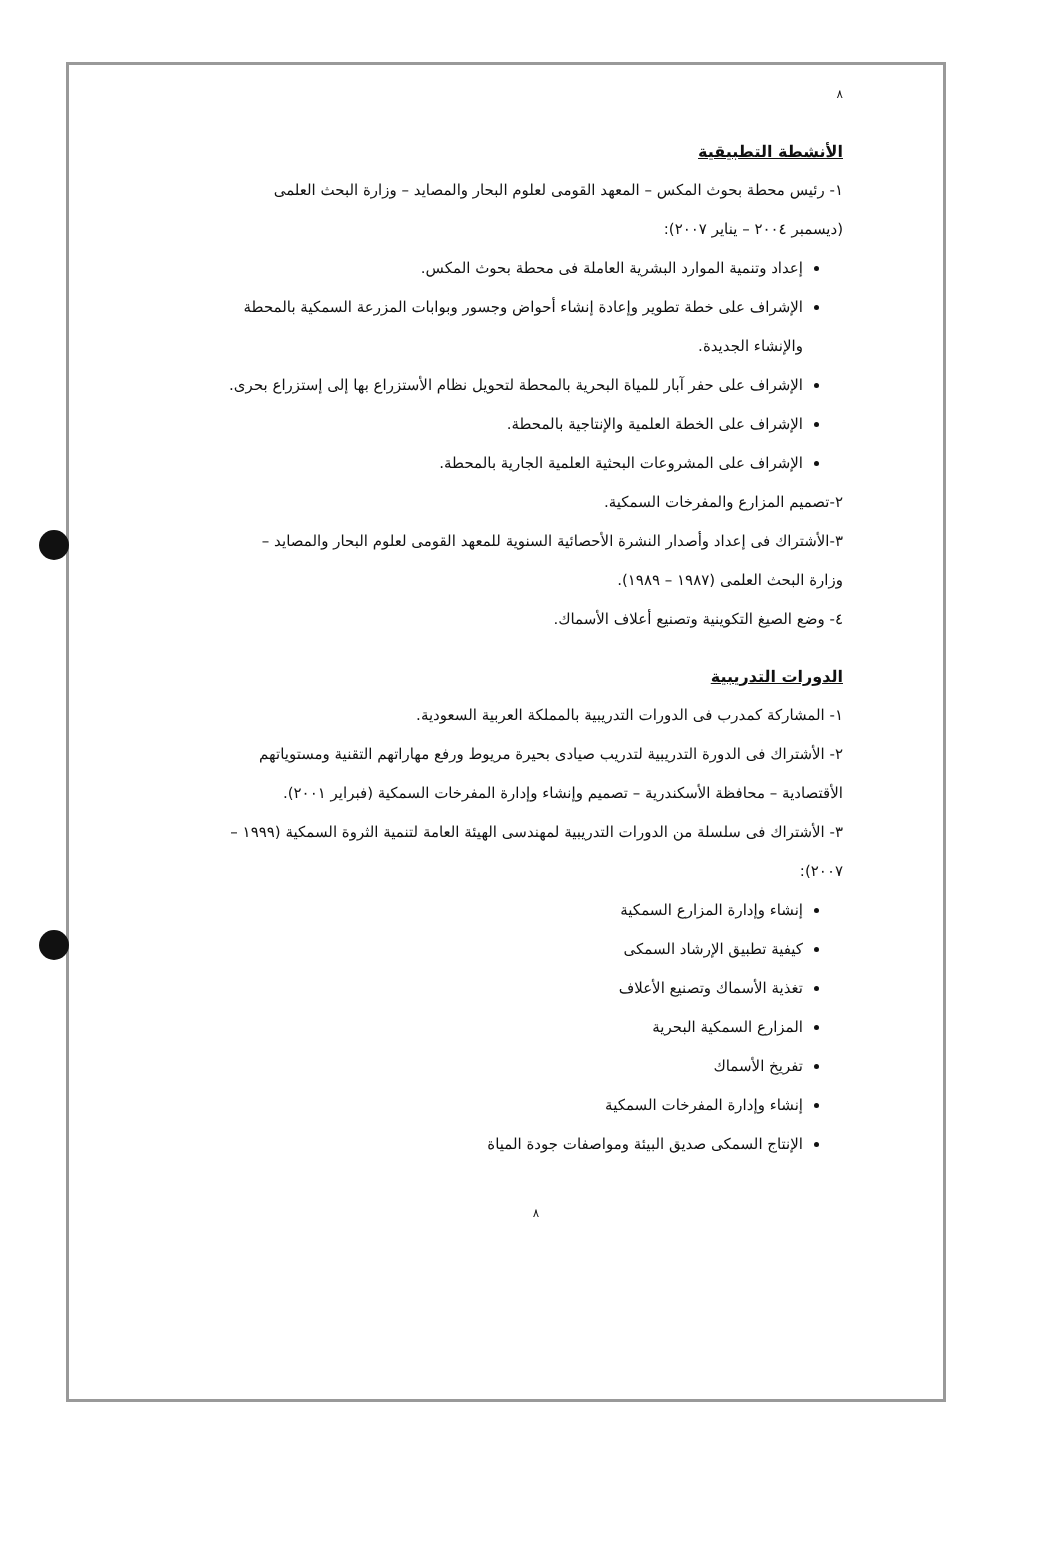٨
الأنشطة التطبيقية
١- رئيس محطة بحوث المكس – المعهد القومى لعلوم البحار والمصايد – وزارة البحث العلمى (ديسمبر ٢٠٠٤ – يناير ٢٠٠٧):
إعداد وتنمية الموارد البشرية العاملة فى محطة بحوث المكس.
الإشراف على خطة تطوير وإعادة إنشاء أحواض وجسور وبوابات المزرعة السمكية بالمحطة والإنشاء الجديدة.
الإشراف على حفر آبار للمياة البحرية بالمحطة لتحويل نظام الأستزراع بها إلى إستزراع بحرى.
الإشراف على الخطة العلمية والإنتاجية بالمحطة.
الإشراف على المشروعات البحثية العلمية الجارية بالمحطة.
٢-تصميم المزارع والمفرخات السمكية.
٣-الأشتراك فى إعداد وأصدار النشرة الأحصائية السنوية للمعهد القومى لعلوم البحار والمصايد – وزارة البحث العلمى (١٩٨٧ – ١٩٨٩).
٤- وضع الصيغ التكوينية وتصنيع أعلاف الأسماك.
الدورات التدريبية
١- المشاركة كمدرب فى الدورات التدريبية بالمملكة العربية السعودية.
٢- الأشتراك فى الدورة التدريبية لتدريب صيادى بحيرة مريوط ورفع مهاراتهم التقنية ومستوياتهم الأقتصادية – محافظة الأسكندرية – تصميم وإنشاء وإدارة المفرخات السمكية (فبراير ٢٠٠١).
٣- الأشتراك فى سلسلة من الدورات التدريبية لمهندسى الهيئة العامة لتنمية الثروة السمكية (١٩٩٩ – ٢٠٠٧):
إنشاء وإدارة المزارع السمكية
كيفية تطبيق الإرشاد السمكى
تغذية الأسماك وتصنيع الأعلاف
المزارع السمكية البحرية
تفريخ الأسماك
إنشاء وإدارة المفرخات السمكية
الإنتاج السمكى صديق البيئة ومواصفات جودة المياة
٨